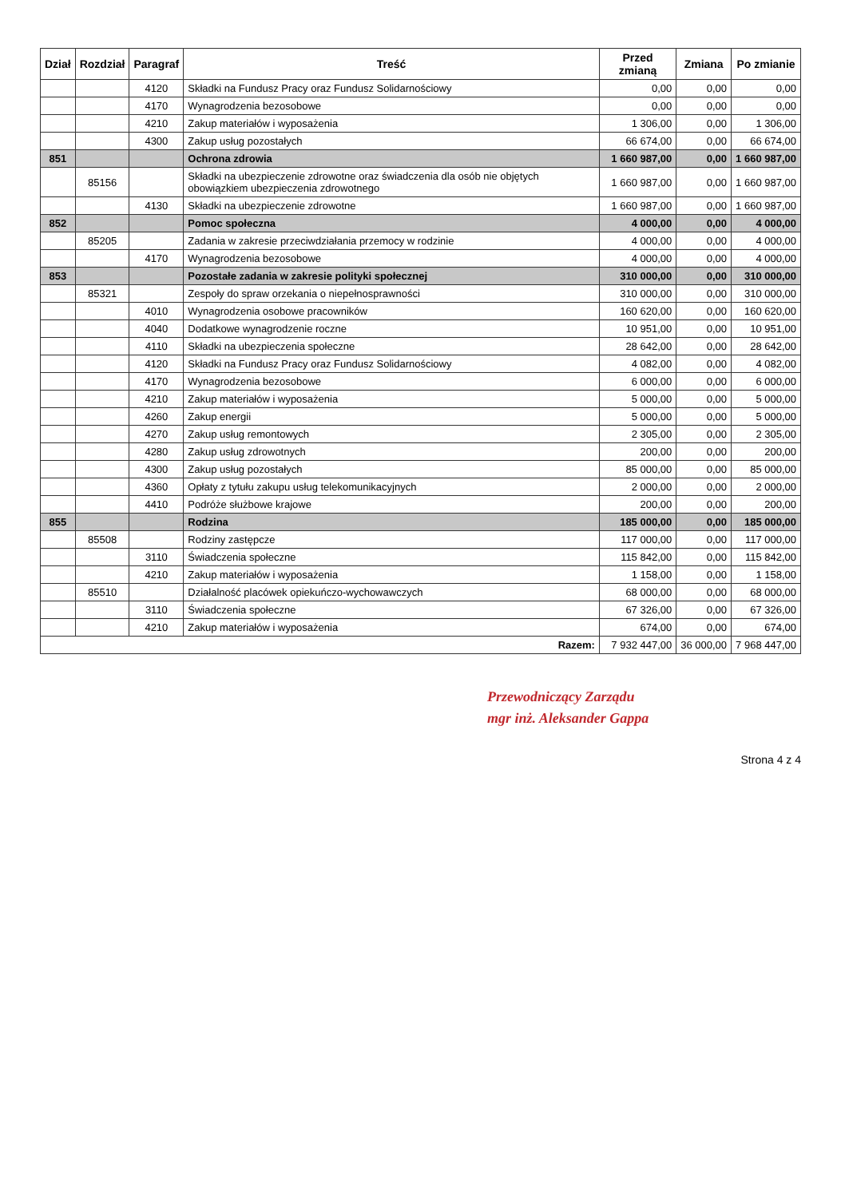| Dział | Rozdział | Paragraf | Treść | Przed zmianą | Zmiana | Po zmianie |
| --- | --- | --- | --- | --- | --- | --- |
| | | 4120 | Składki na Fundusz Pracy oraz Fundusz Solidarnościowy | 0,00 | 0,00 | 0,00 |
| | | 4170 | Wynagrodzenia bezosobowe | 0,00 | 0,00 | 0,00 |
| | | 4210 | Zakup materiałów i wyposażenia | 1 306,00 | 0,00 | 1 306,00 |
| | | 4300 | Zakup usług pozostałych | 66 674,00 | 0,00 | 66 674,00 |
| 851 | | | Ochrona zdrowia | 1 660 987,00 | 0,00 | 1 660 987,00 |
| | 85156 | | Składki na ubezpieczenie zdrowotne oraz świadczenia dla osób nie objętych obowiązkiem ubezpieczenia zdrowotnego | 1 660 987,00 | 0,00 | 1 660 987,00 |
| | | 4130 | Składki na ubezpieczenie zdrowotne | 1 660 987,00 | 0,00 | 1 660 987,00 |
| 852 | | | Pomoc społeczna | 4 000,00 | 0,00 | 4 000,00 |
| | 85205 | | Zadania w zakresie przeciwdziałania przemocy w rodzinie | 4 000,00 | 0,00 | 4 000,00 |
| | | 4170 | Wynagrodzenia bezosobowe | 4 000,00 | 0,00 | 4 000,00 |
| 853 | | | Pozostałe zadania w zakresie polityki społecznej | 310 000,00 | 0,00 | 310 000,00 |
| | 85321 | | Zespoły do spraw orzekania o niepełnosprawności | 310 000,00 | 0,00 | 310 000,00 |
| | | 4010 | Wynagrodzenia osobowe pracowników | 160 620,00 | 0,00 | 160 620,00 |
| | | 4040 | Dodatkowe wynagrodzenie roczne | 10 951,00 | 0,00 | 10 951,00 |
| | | 4110 | Składki na ubezpieczenia społeczne | 28 642,00 | 0,00 | 28 642,00 |
| | | 4120 | Składki na Fundusz Pracy oraz Fundusz Solidarnościowy | 4 082,00 | 0,00 | 4 082,00 |
| | | 4170 | Wynagrodzenia bezosobowe | 6 000,00 | 0,00 | 6 000,00 |
| | | 4210 | Zakup materiałów i wyposażenia | 5 000,00 | 0,00 | 5 000,00 |
| | | 4260 | Zakup energii | 5 000,00 | 0,00 | 5 000,00 |
| | | 4270 | Zakup usług remontowych | 2 305,00 | 0,00 | 2 305,00 |
| | | 4280 | Zakup usług zdrowotnych | 200,00 | 0,00 | 200,00 |
| | | 4300 | Zakup usług pozostałych | 85 000,00 | 0,00 | 85 000,00 |
| | | 4360 | Opłaty z tytułu zakupu usług telekomunikacyjnych | 2 000,00 | 0,00 | 2 000,00 |
| | | 4410 | Podróże służbowe krajowe | 200,00 | 0,00 | 200,00 |
| 855 | | | Rodzina | 185 000,00 | 0,00 | 185 000,00 |
| | 85508 | | Rodziny zastępcze | 117 000,00 | 0,00 | 117 000,00 |
| | | 3110 | Świadczenia społeczne | 115 842,00 | 0,00 | 115 842,00 |
| | | 4210 | Zakup materiałów i wyposażenia | 1 158,00 | 0,00 | 1 158,00 |
| | 85510 | | Działalność placówek opiekuńczo-wychowawczych | 68 000,00 | 0,00 | 68 000,00 |
| | | 3110 | Świadczenia społeczne | 67 326,00 | 0,00 | 67 326,00 |
| | | 4210 | Zakup materiałów i wyposażenia | 674,00 | 0,00 | 674,00 |
| Razem: | | | | 7 932 447,00 | 36 000,00 | 7 968 447,00 |
Przewodniczący Zarządu
mgr inż. Aleksander Gappa
Strona 4 z 4